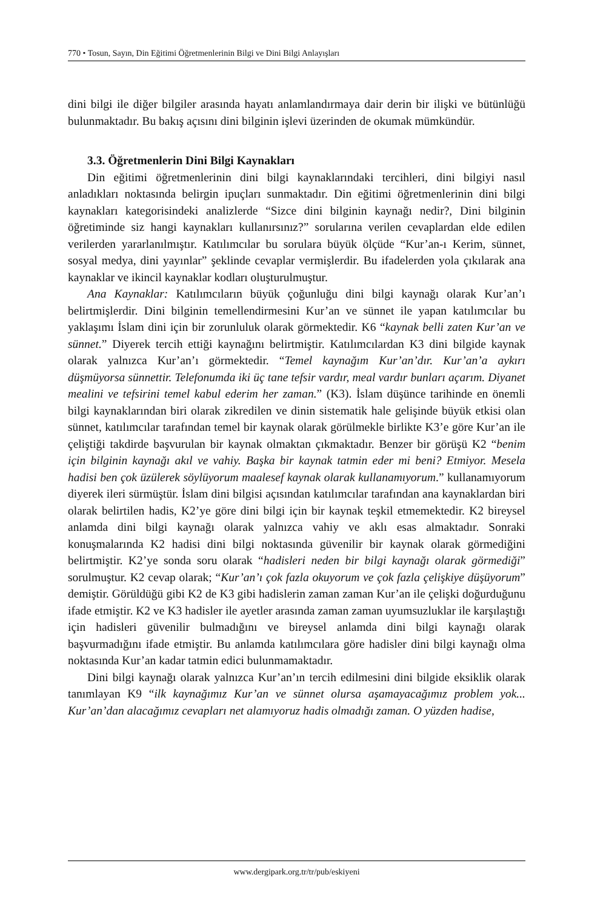770 • Tosun, Sayın, Din Eğitimi Öğretmenlerinin Bilgi ve Dini Bilgi Anlayışları
dini bilgi ile diğer bilgiler arasında hayatı anlamlandırmaya dair derin bir ilişki ve bütünlüğü bulunmaktadır. Bu bakış açısını dini bilginin işlevi üzerinden de okumak mümkündür.
3.3. Öğretmenlerin Dini Bilgi Kaynakları
Din eğitimi öğretmenlerinin dini bilgi kaynaklarındaki tercihleri, dini bilgiyi nasıl anladıkları noktasında belirgin ipuçları sunmaktadır. Din eğitimi öğretmenlerinin dini bilgi kaynakları kategorisindeki analizlerde “Sizce dini bilginin kaynağı nedir?, Dini bilginin öğretiminde siz hangi kaynakları kullanırsınız?” sorularına verilen cevaplardan elde edilen verilerden yararlanılmıştır. Katılımcılar bu sorulara büyük ölçüde “Kur’an-ı Kerim, sünnet, sosyal medya, dini yayınlar” şeklinde cevaplar vermişlerdir. Bu ifadelerden yola çıkılarak ana kaynaklar ve ikincil kaynaklar kodları oluşturulmuştur.
Ana Kaynaklar: Katılımcıların büyük çoğunluğu dini bilgi kaynağı olarak Kur’an’ı belirtmişlerdir. Dini bilginin temellendirmesini Kur’an ve sünnet ile yapan katılımcılar bu yaklaşımı İslam dini için bir zorunluluk olarak görmektedir. K6 “kaynak belli zaten Kur’an ve sünnet.” Diyerek tercih ettiği kaynağını belirtmiştir. Katılımcılardan K3 dini bilgide kaynak olarak yalnızca Kur’an’ı görmektedir. “Temel kaynağım Kur’an’dır. Kur’an’a aykırı düşmüyorsa sünnettir. Telefonumda iki üç tane tefsir vardır, meal vardır bunları açarım. Diyanet mealini ve tefsirini temel kabul ederim her zaman.” (K3). İslam düşünce tarihinde en önemli bilgi kaynaklarından biri olarak zikredilen ve dinin sistematik hale gelişinde büyük etkisi olan sünnet, katılımcılar tarafından temel bir kaynak olarak görülmekle birlikte K3’e göre Kur’an ile çeliştiği takdirde başvurulan bir kaynak olmaktan çıkmaktadır. Benzer bir görüşü K2 “benim için bilginin kaynağı akıl ve vahiy. Başka bir kaynak tatmin eder mi beni? Etmiyor. Mesela hadisi ben çok üzülerek söylüyorum maalesef kaynak olarak kullanamıyorum.” kullanamıyorum diyerek ileri sürmüştür. İslam dini bilgisi açısından katılımcılar tarafından ana kaynaklardan biri olarak belirtilen hadis, K2’ye göre dini bilgi için bir kaynak teşkil etmemektedir. K2 bireysel anlamda dini bilgi kaynağı olarak yalnızca vahiy ve aklı esas almaktadır. Sonraki konuşmalarında K2 hadisi dini bilgi noktasında güvenilir bir kaynak olarak görmediğini belirtmiştir. K2’ye sonda soru olarak “hadisleri neden bir bilgi kaynağı olarak görmediği” sorulmuştur. K2 cevap olarak; “Kur’an’ı çok fazla okuyorum ve çok fazla çelişkiye düşüyorum” demiştir. Görüldüğü gibi K2 de K3 gibi hadislerin zaman zaman Kur’an ile çelişki doğurduğunu ifade etmiştir. K2 ve K3 hadisler ile ayetler arasında zaman zaman uyumsuzluklar ile karşılaştığı için hadisleri güvenilir bulmadığını ve bireysel anlamda dini bilgi kaynağı olarak başvurmadığını ifade etmiştir. Bu anlamda katılımcılara göre hadisler dini bilgi kaynağı olma noktasında Kur’an kadar tatmin edici bulunmamaktadır.
Dini bilgi kaynağı olarak yalnızca Kur’an’ın tercih edilmesini dini bilgide eksiklik olarak tanımlayan K9 “ilk kaynağımız Kur’an ve sünnet olursa aşamayacağımız problem yok... Kur’an’dan alacağımız cevapları net alamıyoruz hadis olmadığı zaman. O yüzden hadise,
www.dergipark.org.tr/tr/pub/eskiyeni